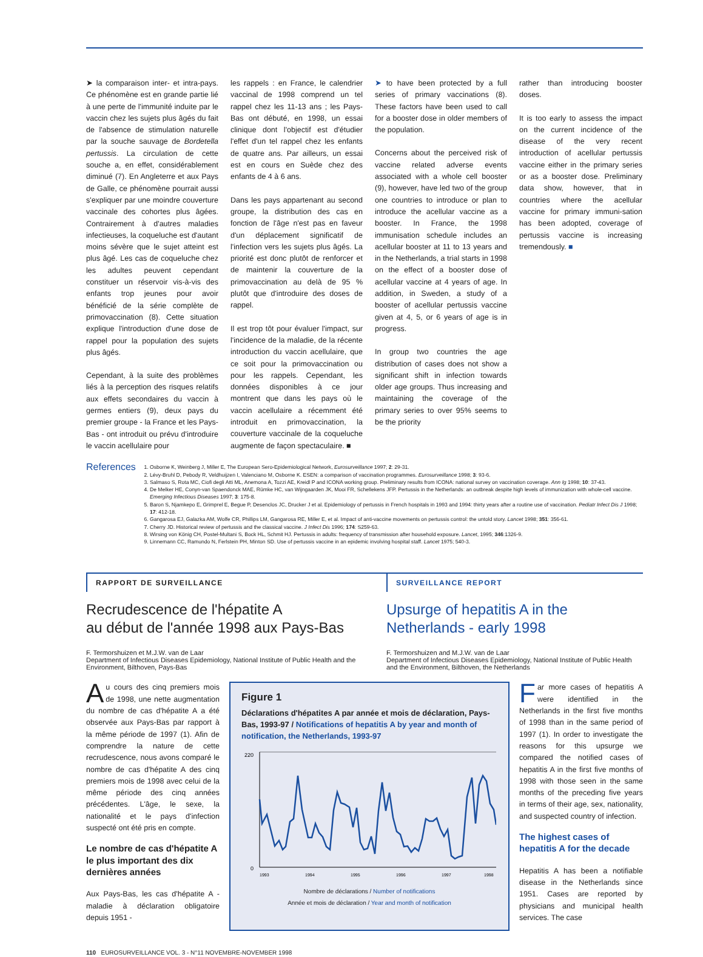➤ la comparaison inter- et intra-pays. Ce phénomène est en grande partie lié à une perte de l'immunité induite par le vaccin chez les sujets plus âgés du fait de l'absence de stimulation naturelle par la souche sauvage de Bordetella pertussis. La circulation de cette souche a, en effet, considérablement diminué (7). En Angleterre et aux Pays de Galle, ce phénomène pourrait aussi s'expliquer par une moindre couverture vaccinale des cohortes plus âgées. Contrairement à d'autres maladies infectieuses, la coqueluche est d'autant moins sévère que le sujet atteint est plus âgé. Les cas de coqueluche chez les adultes peuvent cependant constituer un réservoir vis-à-vis des enfants trop jeunes pour avoir bénéficié de la série complète de primovaccination (8). Cette situation explique l'introduction d'une dose de rappel pour la population des sujets plus âgés.
Cependant, à la suite des problèmes liés à la perception des risques relatifs aux effets secondaires du vaccin à germes entiers (9), deux pays du premier groupe - la France et les Pays-Bas - ont introduit ou prévu d'introduire le vaccin acellulaire pour
les rappels : en France, le calendrier vaccinal de 1998 comprend un tel rappel chez les 11-13 ans ; les Pays-Bas ont débuté, en 1998, un essai clinique dont l'objectif est d'étudier l'effet d'un tel rappel chez les enfants de quatre ans. Par ailleurs, un essai est en cours en Suède chez des enfants de 4 à 6 ans.
Dans les pays appartenant au second groupe, la distribution des cas en fonction de l'âge n'est pas en faveur d'un déplacement significatif de l'infection vers les sujets plus âgés. La priorité est donc plutôt de renforcer et de maintenir la couverture de la primovaccination au delà de 95 % plutôt que d'introduire des doses de rappel.
Il est trop tôt pour évaluer l'impact, sur l'incidence de la maladie, de la récente introduction du vaccin acellulaire, que ce soit pour la primovaccination ou pour les rappels. Cependant, les données disponibles à ce jour montrent que dans les pays où le vaccin acellulaire a récemment été introduit en primovaccination, la couverture vaccinale de la coqueluche augmente de façon spectaculaire. ■
➤ to have been protected by a full series of primary vaccinations (8). These factors have been used to call for a booster dose in older members of the population.
Concerns about the perceived risk of vaccine related adverse events associated with a whole cell booster (9), however, have led two of the group one countries to introduce or plan to introduce the acellular vaccine as a booster. In France, the 1998 immunisation schedule includes an acellular booster at 11 to 13 years and in the Netherlands, a trial starts in 1998 on the effect of a booster dose of acellular vaccine at 4 years of age. In addition, in Sweden, a study of a booster of acellular pertussis vaccine given at 4, 5, or 6 years of age is in progress.
In group two countries the age distribution of cases does not show a significant shift in infection towards older age groups. Thus increasing and maintaining the coverage of the primary series to over 95% seems to be the priority
rather than introducing booster doses.
It is too early to assess the impact on the current incidence of the disease of the very recent introduction of acellular pertussis vaccine either in the primary series or as a booster dose. Preliminary data show, however, that in countries where the acellular vaccine for primary immuni-sation has been adopted, coverage of pertussis vaccine is increasing tremendously. ■
References
1. Osborne K, Weinberg J, Miller E, The European Sero-Epidemiological Network, Eurosurveillance 1997; 2: 29-31.
2. Lévy-Bruhl D, Pebody R, Veldhuijzen I, Valenciano M, Osborne K. ESEN: a comparison of vaccination programmes. Eurosurveillance 1998; 3: 93-6.
3. Salmaso S, Rota MC, Ciofi degli Atti ML, Anemona A, Tozzi AE, Kreidl P and ICONA working group. Preliminary results from ICONA: national survey on vaccination coverage. Ann Ig 1998; 10: 37-43.
4. De Melker HE, Conyn-van Spaendonck MAE, Rümke HC, van Wijngaarden JK, Mooi FR, Schellekens JFP. Pertussis in the Netherlands: an outbreak despite high levels of immunization with whole-cell vaccine. Emerging Infectious Diseases 1997; 3: 175-8.
5. Baron S, Njamkepo E, Grimprel E, Begue P, Desenclos JC, Drucker J et al. Epidemiology of pertussis in French hospitals in 1993 and 1994: thirty years after a routine use of vaccination. Pediatr Infect Dis J 1998; 17: 412-18.
6. Gangarosa EJ, Galazka AM, Wolfe CR, Phillips LM, Gangarosa RE, Miller E, et al. Impact of anti-vaccine movements on pertussis control: the untold story. Lancet 1998; 351: 356-61.
7. Cherry JD. Historical review of pertussis and the classical vaccine. J Infect Dis 1996; 174: S259-63.
8. Wirsing von König CH, Postel-Multani S, Bock HL, Schmit HJ. Pertussis in adults: frequency of transmission after household exposure. Lancet, 1995; 346:1326-9.
9. Linnemann CC, Ramundo N, Ferlstein PH, Minton SD. Use of pertussis vaccine in an epidemic involving hospital staff. Lancet 1975; 540-3.
RAPPORT DE SURVEILLANCE
SURVEILLANCE REPORT
Recrudescence de l'hépatite A
au début de l'année 1998 aux Pays-Bas
F. Termorshuizen et M.J.W. van de Laar
Department of Infectious Diseases Epidemiology, National Institute of Public Health and the Environment, Bilthoven, Pays-Bas
Upsurge of hepatitis A in the Netherlands - early 1998
F. Termorshuizen and M.J.W. van de Laar
Department of Infectious Diseases Epidemiology, National Institute of Public Health and the Environment, Bilthoven, the Netherlands
Au cours des cinq premiers mois de 1998, une nette augmentation du nombre de cas d'hépatite A a été observée aux Pays-Bas par rapport à la même période de 1997 (1). Afin de comprendre la nature de cette recrudescence, nous avons comparé le nombre de cas d'hépatite A des cinq premiers mois de 1998 avec celui de la même période des cinq années précédentes. L'âge, le sexe, la nationalité et le pays d'infection suspecté ont été pris en compte.
Le nombre de cas d'hépatite A le plus important des dix dernières années
Aux Pays-Bas, les cas d'hépatite A - maladie à déclaration obligatoire depuis 1951 -
Figure 1
Déclarations d'hépatites A par année et mois de déclaration, Pays-Bas, 1993-97 / Notifications of hepatitis A by year and month of notification, the Netherlands, 1993-97
0
220
1993
1994
1995
1996
1997
1998
Nombre de déclarations / Number of notifications
Année et mois de déclaration / Year and month of notification
Far more cases of hepatitis A were identified in the Netherlands in the first five months of 1998 than in the same period of 1997 (1). In order to investigate the reasons for this upsurge we compared the notified cases of hepatitis A in the first five months of 1998 with those seen in the same months of the preceding five years in terms of their age, sex, nationality, and suspected country of infection.
The highest cases of hepatitis A for the decade
Hepatitis A has been a notifiable disease in the Netherlands since 1951. Cases are reported by physicians and municipal health services. The case
110 EUROSURVEILLANCE VOL. 3 - N°11 NOVEMBRE-NOVEMBER 1998